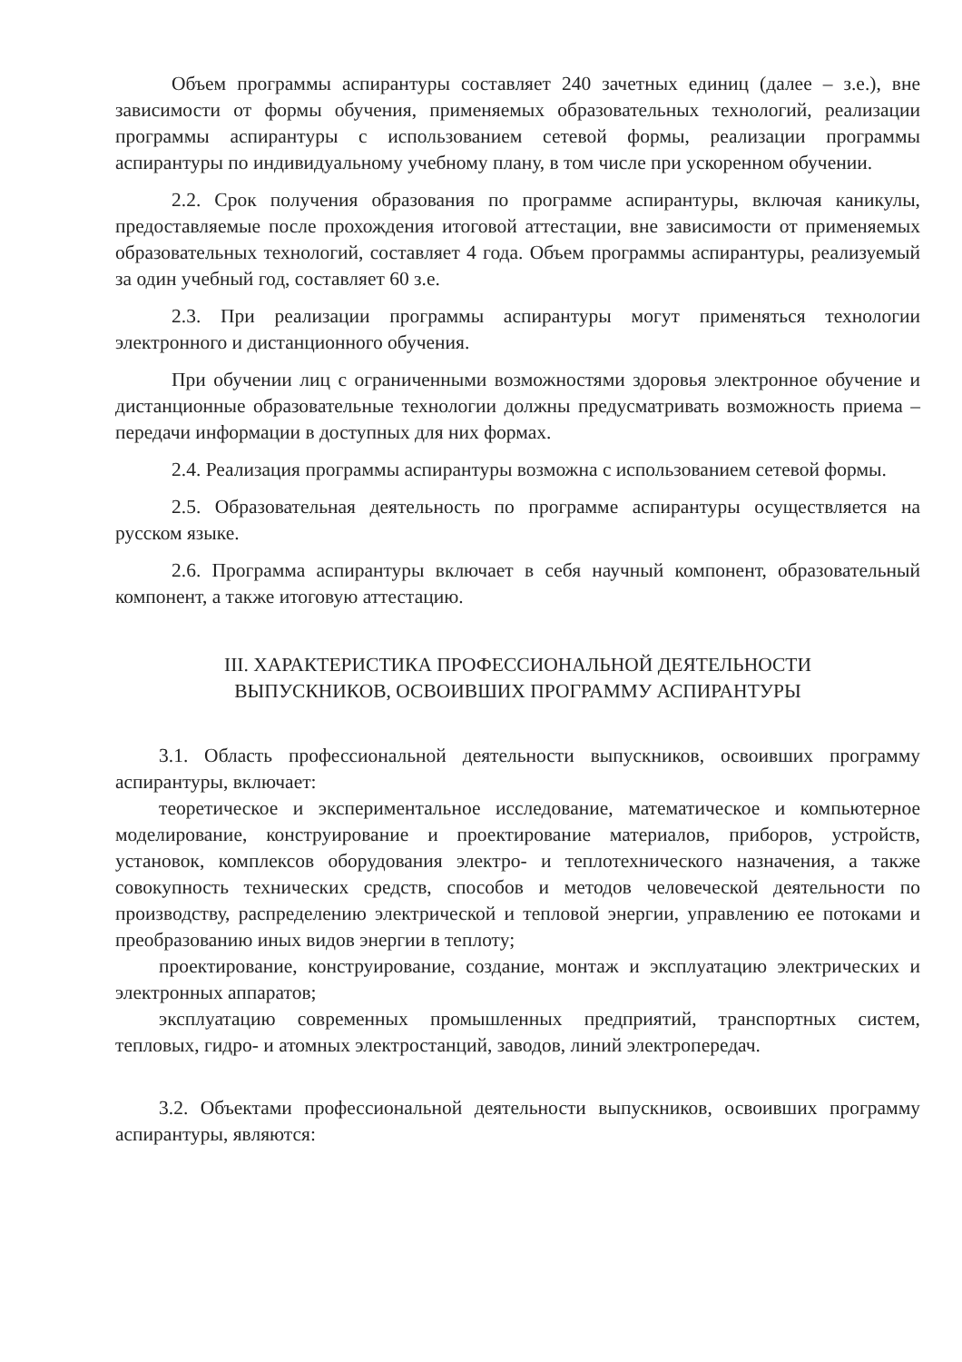Объем программы аспирантуры составляет 240 зачетных единиц (далее – з.е.), вне зависимости от формы обучения, применяемых образовательных технологий, реализации программы аспирантуры с использованием сетевой формы, реализации программы аспирантуры по индивидуальному учебному плану, в том числе при ускоренном обучении.
2.2. Срок получения образования по программе аспирантуры, включая каникулы, предоставляемые после прохождения итоговой аттестации, вне зависимости от применяемых образовательных технологий, составляет 4 года. Объем программы аспирантуры, реализуемый за один учебный год, составляет 60 з.е.
2.3. При реализации программы аспирантуры могут применяться технологии электронного и дистанционного обучения.
При обучении лиц с ограниченными возможностями здоровья электронное обучение и дистанционные образовательные технологии должны предусматривать возможность приема – передачи информации в доступных для них формах.
2.4. Реализация программы аспирантуры возможна с использованием сетевой формы.
2.5. Образовательная деятельность по программе аспирантуры осуществляется на русском языке.
2.6. Программа аспирантуры включает в себя научный компонент, образовательный компонент, а также итоговую аттестацию.
III. ХАРАКТЕРИСТИКА ПРОФЕССИОНАЛЬНОЙ ДЕЯТЕЛЬНОСТИ
ВЫПУСКНИКОВ, ОСВОИВШИХ ПРОГРАММУ АСПИРАНТУРЫ
3.1. Область профессиональной деятельности выпускников, освоивших программу аспирантуры, включает:
теоретическое и экспериментальное исследование, математическое и компьютерное моделирование, конструирование и проектирование материалов, приборов, устройств, установок, комплексов оборудования электро- и теплотехнического назначения, а также совокупность технических средств, способов и методов человеческой деятельности по производству, распределению электрической и тепловой энергии, управлению ее потоками и преобразованию иных видов энергии в теплоту;
проектирование, конструирование, создание, монтаж и эксплуатацию электрических и электронных аппаратов;
эксплуатацию современных промышленных предприятий, транспортных систем, тепловых, гидро- и атомных электростанций, заводов, линий электропередач.
3.2. Объектами профессиональной деятельности выпускников, освоивших программу аспирантуры, являются: